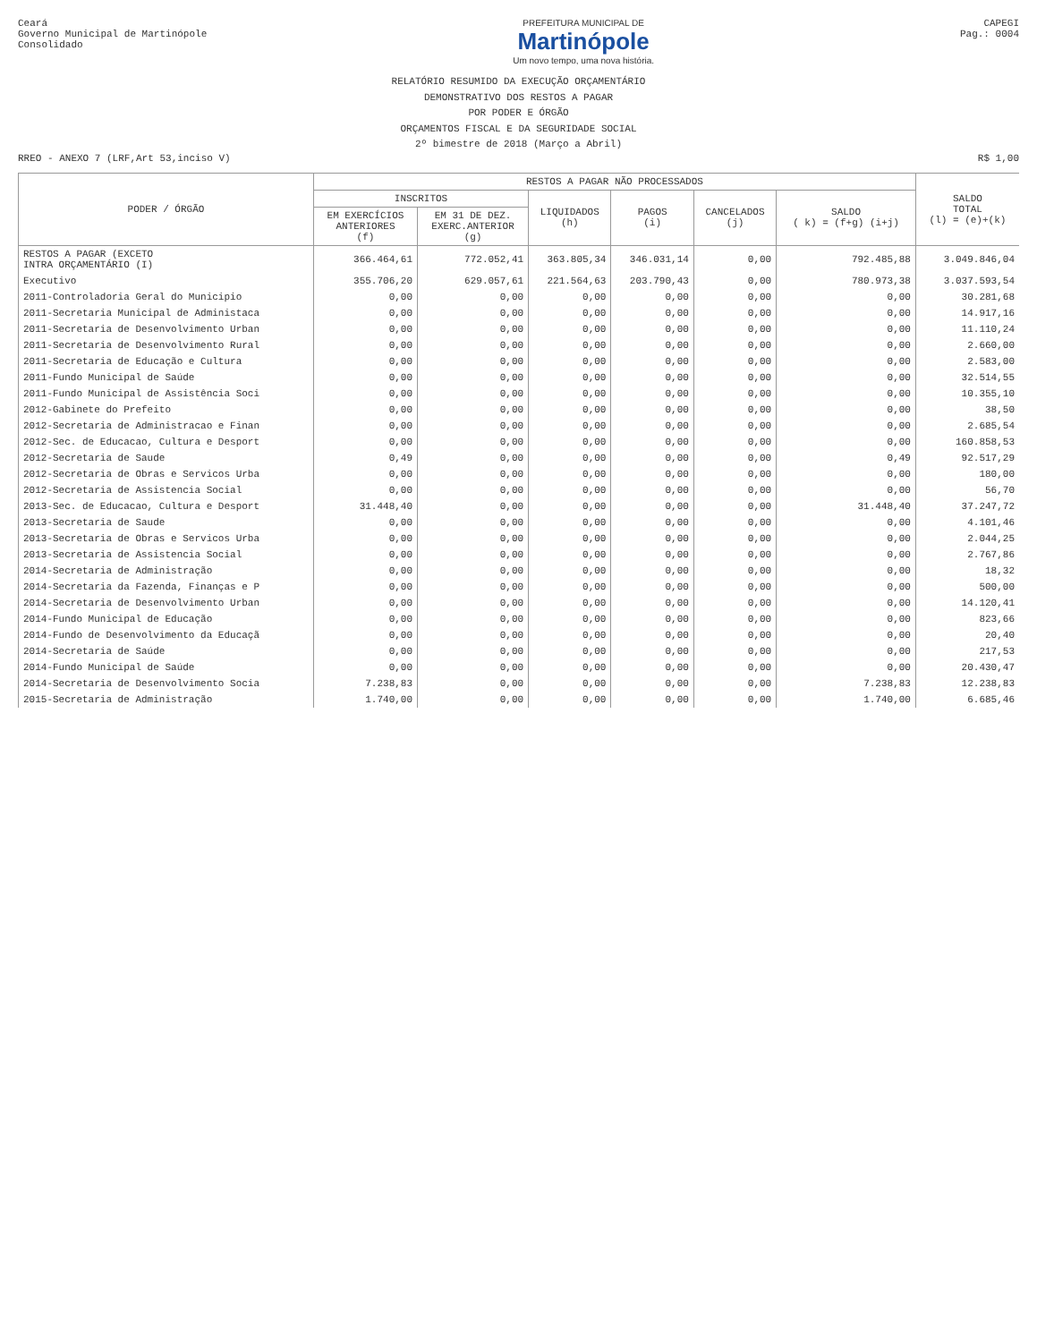Ceará
Governo Municipal de Martinópole
Consolidado
PREFEITURA MUNICIPAL DE
Martinópole
Um novo tempo, uma nova história.
CAPEGI
Pag.: 0004
RELATÓRIO RESUMIDO DA EXECUÇÃO ORÇAMENTÁRIO
DEMONSTRATIVO DOS RESTOS A PAGAR
POR PODER E ÓRGÃO
ORÇAMENTOS FISCAL E DA SEGURIDADE SOCIAL
2º bimestre de 2018 (Março a Abril)
RREO - ANEXO 7 (LRF,Art 53,inciso V)
R$ 1,00
| PODER / ÓRGÃO | RESTOS A PAGAR NÃO PROCESSADOS | | | | | | SALDO TOTAL (l) = (e)+(k) |
| --- | --- | --- | --- | --- | --- | --- | --- |
| | INSCRITOS | | LIQUIDADOS (h) | PAGOS (i) | CANCELADOS (j) | SALDO ( k) = (f+g) (i+j) | |
| | EM EXERCÍCIOS ANTERIORES (f) | EM 31 DE DEZ. EXERC.ANTERIOR (g) | | | | | |
| RESTOS A PAGAR (EXCETO INTRA ORÇAMENTÁRIO (I) | 366.464,61 | 772.052,41 | 363.805,34 | 346.031,14 | 0,00 | 792.485,88 | 3.049.846,04 |
| Executivo | 355.706,20 | 629.057,61 | 221.564,63 | 203.790,43 | 0,00 | 780.973,38 | 3.037.593,54 |
| 2011-Controladoria Geral do Municipio | 0,00 | 0,00 | 0,00 | 0,00 | 0,00 | 0,00 | 30.281,68 |
| 2011-Secretaria Municipal de Administaca | 0,00 | 0,00 | 0,00 | 0,00 | 0,00 | 0,00 | 14.917,16 |
| 2011-Secretaria de Desenvolvimento Urban | 0,00 | 0,00 | 0,00 | 0,00 | 0,00 | 0,00 | 11.110,24 |
| 2011-Secretaria de Desenvolvimento Rural | 0,00 | 0,00 | 0,00 | 0,00 | 0,00 | 0,00 | 2.660,00 |
| 2011-Secretaria de Educação e Cultura | 0,00 | 0,00 | 0,00 | 0,00 | 0,00 | 0,00 | 2.583,00 |
| 2011-Fundo Municipal de Saúde | 0,00 | 0,00 | 0,00 | 0,00 | 0,00 | 0,00 | 32.514,55 |
| 2011-Fundo Municipal de Assistência Soci | 0,00 | 0,00 | 0,00 | 0,00 | 0,00 | 0,00 | 10.355,10 |
| 2012-Gabinete do Prefeito | 0,00 | 0,00 | 0,00 | 0,00 | 0,00 | 0,00 | 38,50 |
| 2012-Secretaria de Administracao e Finan | 0,00 | 0,00 | 0,00 | 0,00 | 0,00 | 0,00 | 2.685,54 |
| 2012-Sec. de Educacao, Cultura e Desport | 0,00 | 0,00 | 0,00 | 0,00 | 0,00 | 0,00 | 160.858,53 |
| 2012-Secretaria de Saude | 0,49 | 0,00 | 0,00 | 0,00 | 0,00 | 0,49 | 92.517,29 |
| 2012-Secretaria de Obras e Servicos Urba | 0,00 | 0,00 | 0,00 | 0,00 | 0,00 | 0,00 | 180,00 |
| 2012-Secretaria de Assistencia Social | 0,00 | 0,00 | 0,00 | 0,00 | 0,00 | 0,00 | 56,70 |
| 2013-Sec. de Educacao, Cultura e Desport | 31.448,40 | 0,00 | 0,00 | 0,00 | 0,00 | 31.448,40 | 37.247,72 |
| 2013-Secretaria de Saude | 0,00 | 0,00 | 0,00 | 0,00 | 0,00 | 0,00 | 4.101,46 |
| 2013-Secretaria de Obras e Servicos Urba | 0,00 | 0,00 | 0,00 | 0,00 | 0,00 | 0,00 | 2.044,25 |
| 2013-Secretaria de Assistencia Social | 0,00 | 0,00 | 0,00 | 0,00 | 0,00 | 0,00 | 2.767,86 |
| 2014-Secretaria de Administração | 0,00 | 0,00 | 0,00 | 0,00 | 0,00 | 0,00 | 18,32 |
| 2014-Secretaria da Fazenda, Finanças e P | 0,00 | 0,00 | 0,00 | 0,00 | 0,00 | 0,00 | 500,00 |
| 2014-Secretaria de Desenvolvimento Urban | 0,00 | 0,00 | 0,00 | 0,00 | 0,00 | 0,00 | 14.120,41 |
| 2014-Fundo Municipal de Educação | 0,00 | 0,00 | 0,00 | 0,00 | 0,00 | 0,00 | 823,66 |
| 2014-Fundo de Desenvolvimento da Educaçã | 0,00 | 0,00 | 0,00 | 0,00 | 0,00 | 0,00 | 20,40 |
| 2014-Secretaria de Saúde | 0,00 | 0,00 | 0,00 | 0,00 | 0,00 | 0,00 | 217,53 |
| 2014-Fundo Municipal de Saúde | 0,00 | 0,00 | 0,00 | 0,00 | 0,00 | 0,00 | 20.430,47 |
| 2014-Secretaria de Desenvolvimento Socia | 7.238,83 | 0,00 | 0,00 | 0,00 | 0,00 | 7.238,83 | 12.238,83 |
| 2015-Secretaria de Administração | 1.740,00 | 0,00 | 0,00 | 0,00 | 0,00 | 1.740,00 | 6.685,46 |